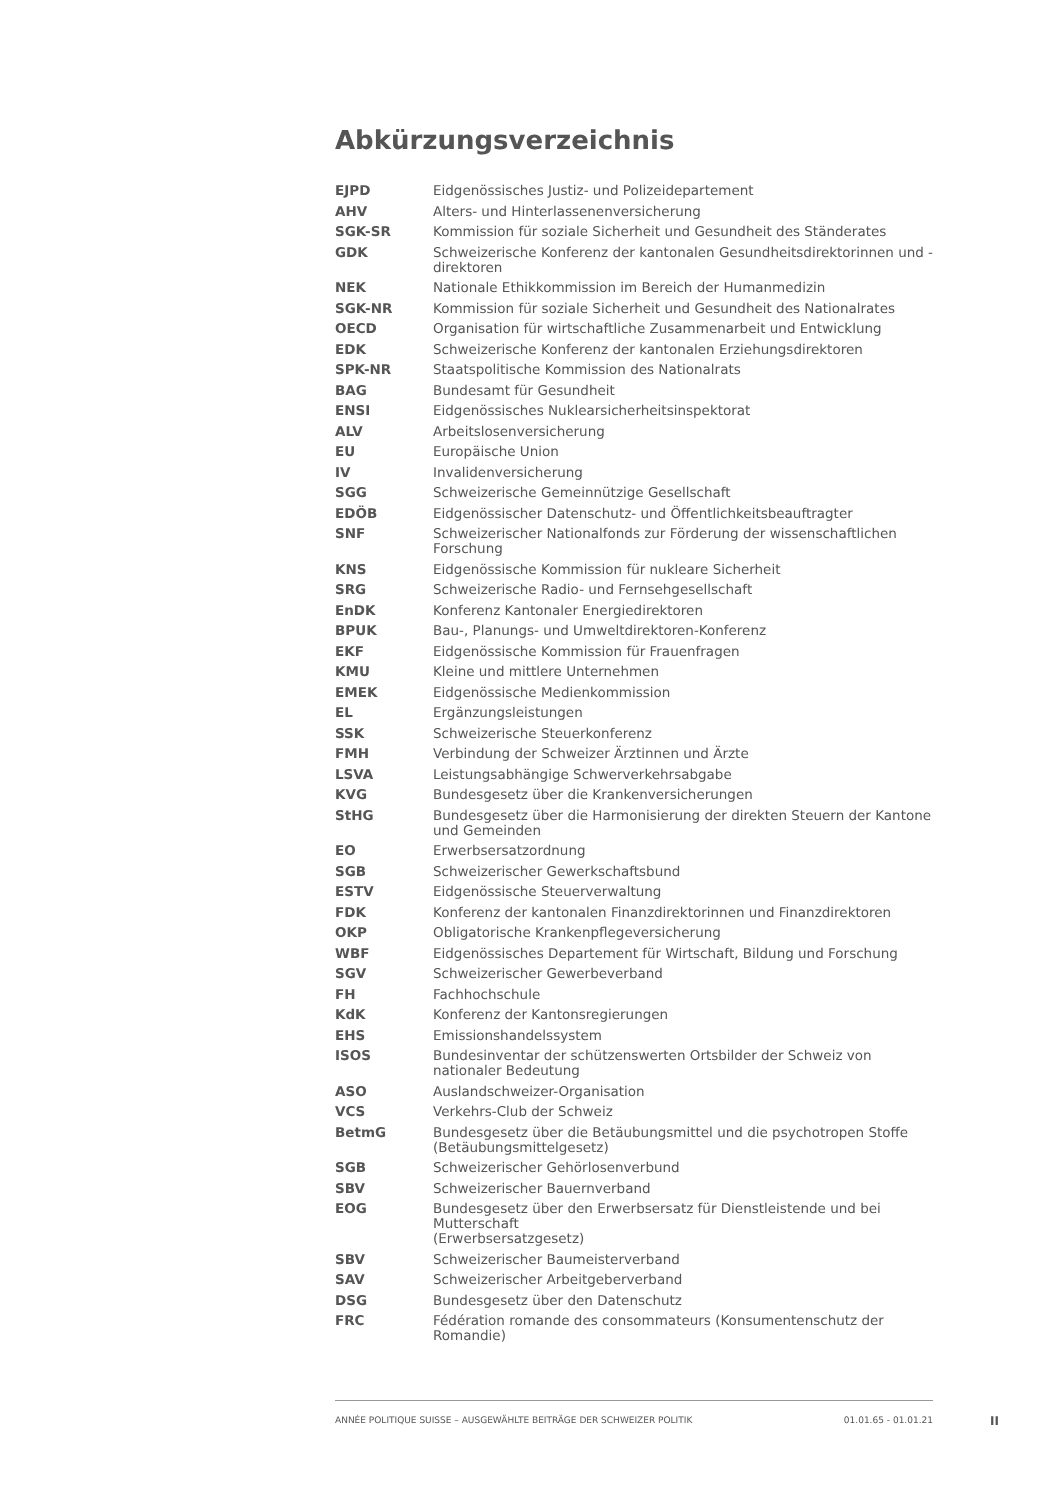Abkürzungsverzeichnis
| EJPD | Eidgenössisches Justiz- und Polizeidepartement |
| AHV | Alters- und Hinterlassenenversicherung |
| SGK-SR | Kommission für soziale Sicherheit und Gesundheit des Ständerates |
| GDK | Schweizerische Konferenz der kantonalen Gesundheitsdirektorinnen und -direktoren |
| NEK | Nationale Ethikkommission im Bereich der Humanmedizin |
| SGK-NR | Kommission für soziale Sicherheit und Gesundheit des Nationalrates |
| OECD | Organisation für wirtschaftliche Zusammenarbeit und Entwicklung |
| EDK | Schweizerische Konferenz der kantonalen Erziehungsdirektoren |
| SPK-NR | Staatspolitische Kommission des Nationalrats |
| BAG | Bundesamt für Gesundheit |
| ENSI | Eidgenössisches Nuklearsicherheitsinspektorat |
| ALV | Arbeitslosenversicherung |
| EU | Europäische Union |
| IV | Invalidenversicherung |
| SGG | Schweizerische Gemeinnützige Gesellschaft |
| EDÖB | Eidgenössischer Datenschutz- und Öffentlichkeitsbeauftragter |
| SNF | Schweizerischer Nationalfonds zur Förderung der wissenschaftlichen Forschung |
| KNS | Eidgenössische Kommission für nukleare Sicherheit |
| SRG | Schweizerische Radio- und Fernsehgesellschaft |
| EnDK | Konferenz Kantonaler Energiedirektoren |
| BPUK | Bau-, Planungs- und Umweltdirektoren-Konferenz |
| EKF | Eidgenössische Kommission für Frauenfragen |
| KMU | Kleine und mittlere Unternehmen |
| EMEK | Eidgenössische Medienkommission |
| EL | Ergänzungsleistungen |
| SSK | Schweizerische Steuerkonferenz |
| FMH | Verbindung der Schweizer Ärztinnen und Ärzte |
| LSVA | Leistungsabhängige Schwerverkehrsabgabe |
| KVG | Bundesgesetz über die Krankenversicherungen |
| StHG | Bundesgesetz über die Harmonisierung der direkten Steuern der Kantone und Gemeinden |
| EO | Erwerbsersatzordnung |
| SGB | Schweizerischer Gewerkschaftsbund |
| ESTV | Eidgenössische Steuerverwaltung |
| FDK | Konferenz der kantonalen Finanzdirektorinnen und Finanzdirektoren |
| OKP | Obligatorische Krankenpflegeversicherung |
| WBF | Eidgenössisches Departement für Wirtschaft, Bildung und Forschung |
| SGV | Schweizerischer Gewerbeverband |
| FH | Fachhochschule |
| KdK | Konferenz der Kantonsregierungen |
| EHS | Emissionshandelssystem |
| ISOS | Bundesinventar der schützenswerten Ortsbilder der Schweiz von nationaler Bedeutung |
| ASO | Auslandschweizer-Organisation |
| VCS | Verkehrs-Club der Schweiz |
| BetmG | Bundesgesetz über die Betäubungsmittel und die psychotropen Stoffe (Betäubungsmittelgesetz) |
| SGB | Schweizerischer Gehörlosenverbund |
| SBV | Schweizerischer Bauernverband |
| EOG | Bundesgesetz über den Erwerbsersatz für Dienstleistende und bei Mutterschaft (Erwerbsersatzgesetz) |
| SBV | Schweizerischer Baumeisterverband |
| SAV | Schweizerischer Arbeitgeberverband |
| DSG | Bundesgesetz über den Datenschutz |
| FRC | Fédération romande des consommateurs (Konsumentenschutz der Romandie) |
ANNÉE POLITIQUE SUISSE – AUSGEWÄHLTE BEITRÄGE DER SCHWEIZER POLITIK 01.01.65 - 01.01.21
II